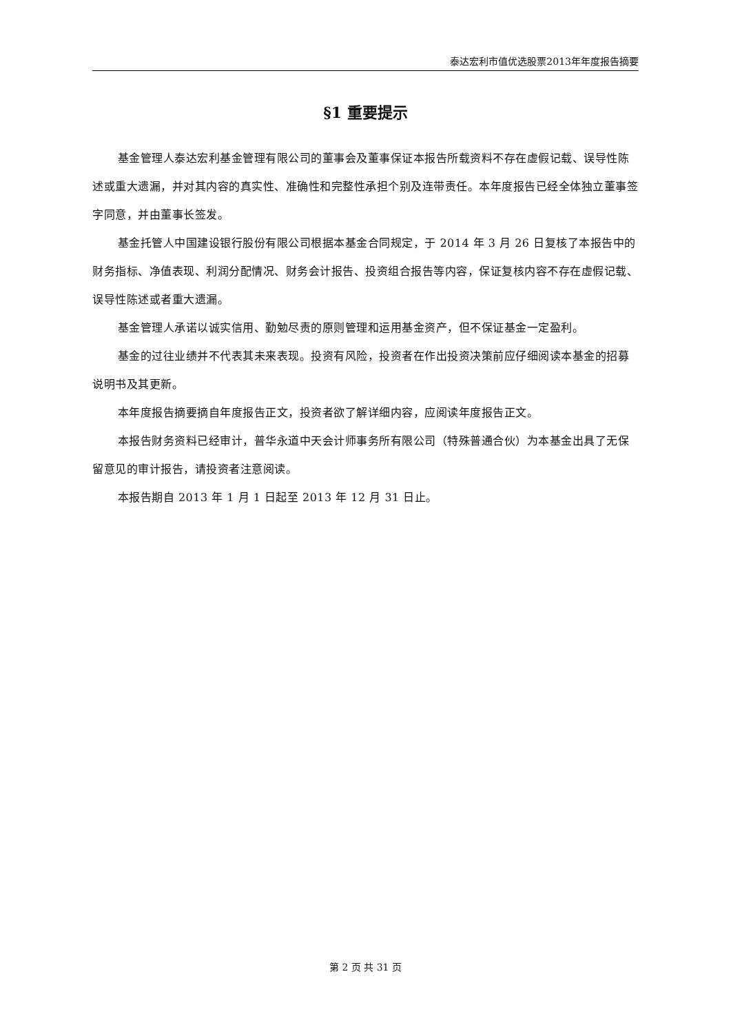泰达宏利市值优选股票2013年年度报告摘要
§1 重要提示
基金管理人泰达宏利基金管理有限公司的董事会及董事保证本报告所载资料不存在虚假记载、误导性陈述或重大遗漏，并对其内容的真实性、准确性和完整性承担个别及连带责任。本年度报告已经全体独立董事签字同意，并由董事长签发。
基金托管人中国建设银行股份有限公司根据本基金合同规定，于 2014 年 3 月 26 日复核了本报告中的财务指标、净值表现、利润分配情况、财务会计报告、投资组合报告等内容，保证复核内容不存在虚假记载、误导性陈述或者重大遗漏。
基金管理人承诺以诚实信用、勤勉尽责的原则管理和运用基金资产，但不保证基金一定盈利。
基金的过往业绩并不代表其未来表现。投资有风险，投资者在作出投资决策前应仔细阅读本基金的招募说明书及其更新。
本年度报告摘要摘自年度报告正文，投资者欲了解详细内容，应阅读年度报告正文。
本报告财务资料已经审计，普华永道中天会计师事务所有限公司（特殊普通合伙）为本基金出具了无保留意见的审计报告，请投资者注意阅读。
本报告期自 2013 年 1 月 1 日起至 2013 年 12 月 31 日止。
第 2 页 共 31 页